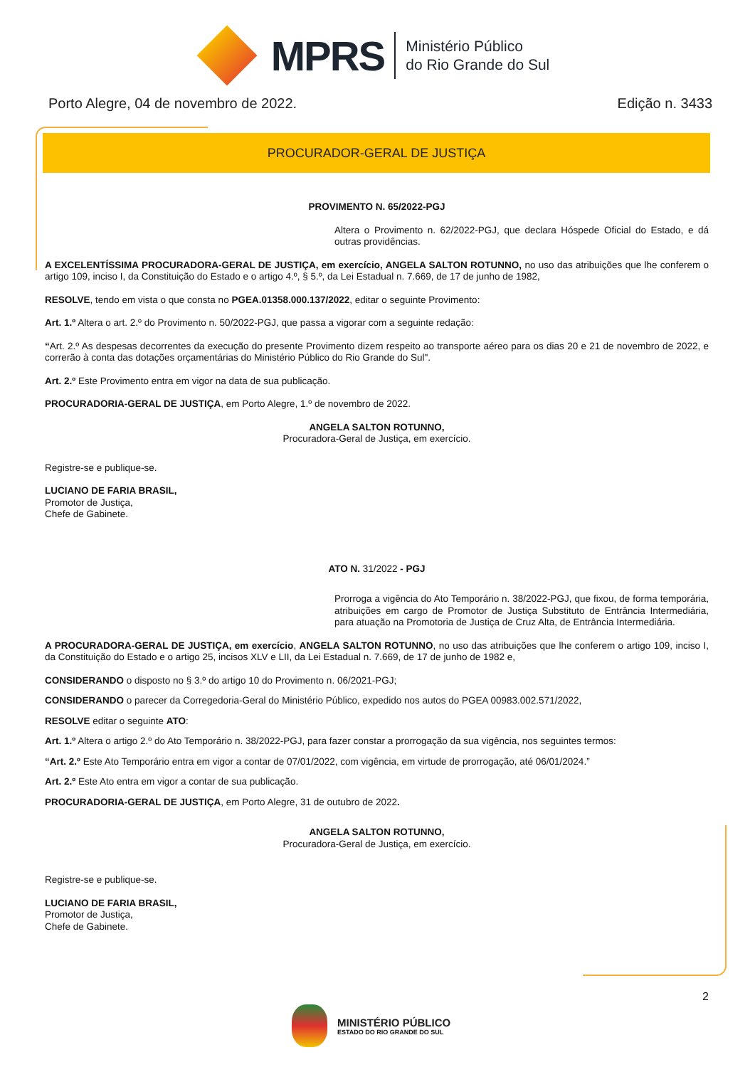MPRS
Ministério Público
do Rio Grande do Sul
Porto Alegre, 04 de novembro de 2022. Edição n. 3433
PROCURADOR-GERAL DE JUSTIÇA
PROVIMENTO N. 65/2022-PGJ
Altera o Provimento n. 62/2022-PGJ, que declara Hóspede Oficial do Estado, e dá outras providências.
A EXCELENTÍSSIMA PROCURADORA-GERAL DE JUSTIÇA, em exercício, ANGELA SALTON ROTUNNO, no uso das atribuições que lhe conferem o artigo 109, inciso I, da Constituição do Estado e o artigo 4.º, § 5.º, da Lei Estadual n. 7.669, de 17 de junho de 1982,
RESOLVE, tendo em vista o que consta no PGEA.01358.000.137/2022, editar o seguinte Provimento:
Art. 1.º Altera o art. 2.º do Provimento n. 50/2022-PGJ, que passa a vigorar com a seguinte redação:
“Art. 2.º As despesas decorrentes da execução do presente Provimento dizem respeito ao transporte aéreo para os dias 20 e 21 de novembro de 2022, e correrão à conta das dotações orçamentárias do Ministério Público do Rio Grande do Sul".
Art. 2.º Este Provimento entra em vigor na data de sua publicação.
PROCURADORIA-GERAL DE JUSTIÇA, em Porto Alegre, 1.º de novembro de 2022.
ANGELA SALTON ROTUNNO,
Procuradora-Geral de Justiça, em exercício.
Registre-se e publique-se.
LUCIANO DE FARIA BRASIL,
Promotor de Justiça,
Chefe de Gabinete.
ATO N. 31/2022 - PGJ
Prorroga a vigência do Ato Temporário n. 38/2022-PGJ, que fixou, de forma temporária, atribuições em cargo de Promotor de Justiça Substituto de Entrância Intermediária, para atuação na Promotoria de Justiça de Cruz Alta, de Entrância Intermediária.
A PROCURADORA-GERAL DE JUSTIÇA, em exercício, ANGELA SALTON ROTUNNO, no uso das atribuições que lhe conferem o artigo 109, inciso I, da Constituição do Estado e o artigo 25, incisos XLV e LII, da Lei Estadual n. 7.669, de 17 de junho de 1982 e,
CONSIDERANDO o disposto no § 3.º do artigo 10 do Provimento n. 06/2021-PGJ;
CONSIDERANDO o parecer da Corregedoria-Geral do Ministério Público, expedido nos autos do PGEA 00983.002.571/2022,
RESOLVE editar o seguinte ATO:
Art. 1.º Altera o artigo 2.º do Ato Temporário n. 38/2022-PGJ, para fazer constar a prorrogação da sua vigência, nos seguintes termos:
“Art. 2.º Este Ato Temporário entra em vigor a contar de 07/01/2022, com vigência, em virtude de prorrogação, até 06/01/2024.”
Art. 2.º Este Ato entra em vigor a contar de sua publicação.
PROCURADORIA-GERAL DE JUSTIÇA, em Porto Alegre, 31 de outubro de 2022.
ANGELA SALTON ROTUNNO,
Procuradora-Geral de Justiça, em exercício.
Registre-se e publique-se.
LUCIANO DE FARIA BRASIL,
Promotor de Justiça,
Chefe de Gabinete.
2
MINISTÉRIO PÚBLICO
ESTADO DO RIO GRANDE DO SUL